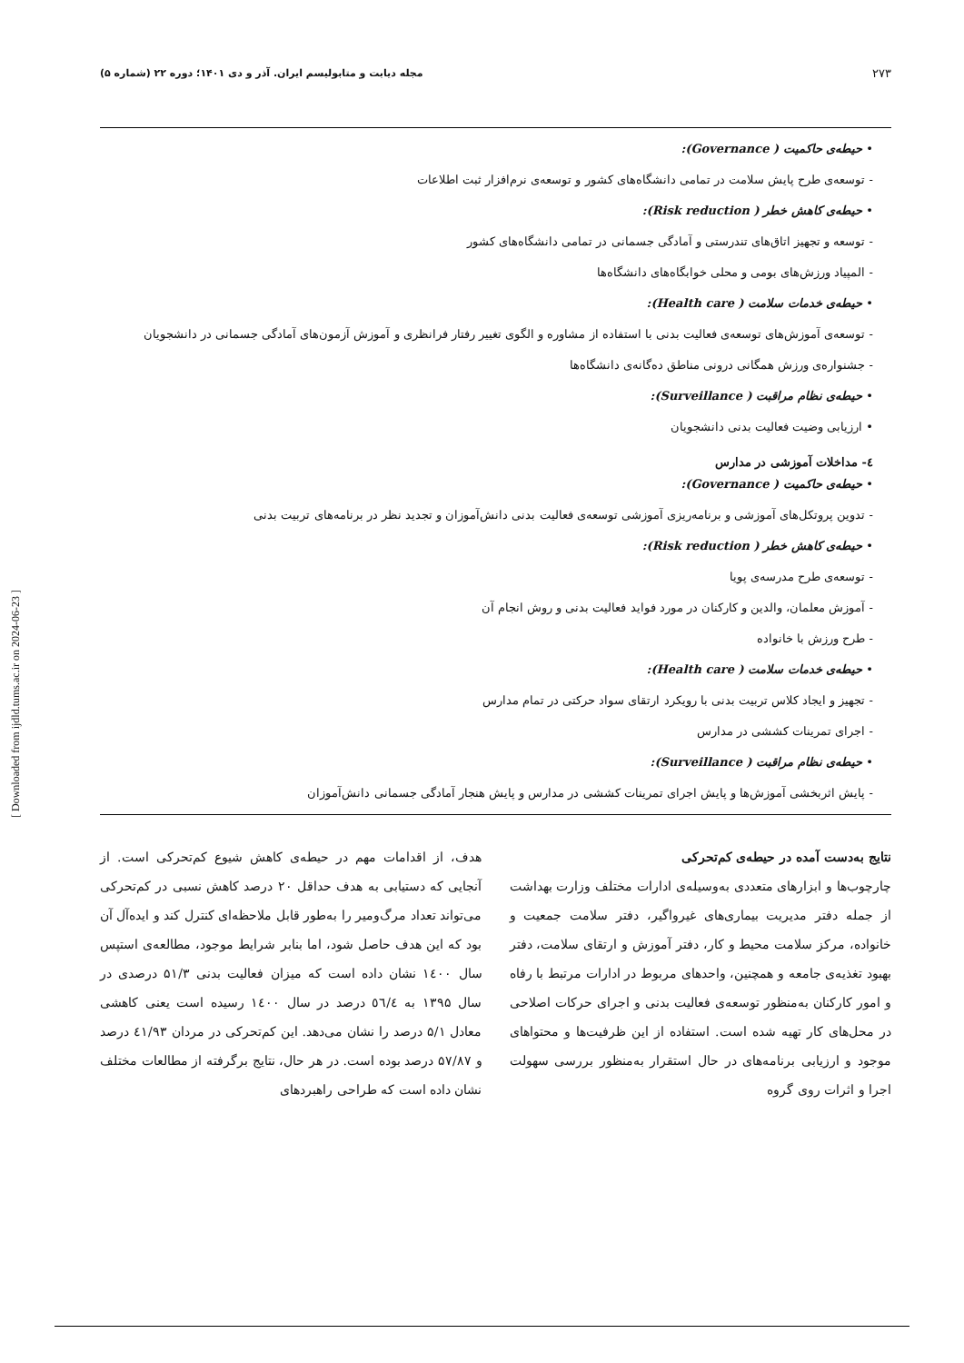۲۷۳ مجله دیابت و متابولیسم ایران. آذر و دی ۱۴۰۱؛ دوره ۲۲ (شماره ۵)
• حیطه‌ی حاکمیت ( Governance):
- توسعه‌ی طرح پایش سلامت در تمامی دانشگاه‌های کشور و توسعه‌ی نرم‌افزار ثبت اطلاعات
• حیطه‌ی کاهش خطر ( Risk reduction):
- توسعه و تجهیز اتاق‌های تندرستی و آمادگی جسمانی در تمامی دانشگاه‌های کشور
- المپیاد ورزش‌های بومی و محلی خوابگاه‌های دانشگاه‌ها
• حیطه‌ی خدمات سلامت ( Health care):
- توسعه‌ی آموزش‌های توسعه‌ی فعالیت بدنی با استفاده از مشاوره و الگوی تغییر رفتار فرانظری و آموزش آزمون‌های آمادگی جسمانی در دانشجویان
- جشنواره‌ی ورزش همگانی درونی مناطق ده‌گانه‌ی دانشگاه‌ها
• حیطه‌ی نظام مراقبت ( Surveillance):
• ارزیابی وضیت فعالیت بدنی دانشجویان
٤- مداخلات آموزشی در مدارس
• حیطه‌ی حاکمیت ( Governance):
- تدوین پروتکل‌های آموزشی و برنامه‌ریزی آموزشی توسعه‌ی فعالیت بدنی دانش‌آموزان و تجدید نظر در برنامه‌های تربیت بدنی
• حیطه‌ی کاهش خطر ( Risk reduction):
- توسعه‌ی طرح مدرسه‌ی پویا
- آموزش معلمان، والدین و کارکنان در مورد فواید فعالیت بدنی و روش انجام آن
- طرح ورزش با خانواده
• حیطه‌ی خدمات سلامت ( Health care):
- تجهیز و ایجاد کلاس تربیت بدنی با رویکرد ارتقای سواد حرکتی در تمام مدارس
- اجرای تمرینات کششی در مدارس
• حیطه‌ی نظام مراقبت ( Surveillance):
- پایش اثربخشی آموزش‌ها و پایش اجرای تمرینات کششی در مدارس و پایش هنجار آمادگی جسمانی دانش‌آموزان
نتایج به‌دست آمده در حیطه‌ی کم‌تحرکی
چارچوب‌ها و ابزارهای متعددی به‌وسیله‌ی ادارات مختلف وزارت بهداشت از جمله دفتر مدیریت بیماری‌های غیرواگیر، دفتر سلامت جمعیت و خانواده، مرکز سلامت محیط و کار، دفتر آموزش و ارتقای سلامت، دفتر بهبود تغذیه‌ی جامعه و همچنین، واحدهای مربوط در ادارات مرتبط با رفاه و امور کارکنان به‌منظور توسعه‌ی فعالیت بدنی و اجرای حرکات اصلاحی در محل‌های کار تهیه شده است. استفاده از این ظرفیت‌ها و محتواهای موجود و ارزیابی برنامه‌های در حال استقرار به‌منظور بررسی سهولت اجرا و اثرات روی گروه
هدف، از اقدامات مهم در حیطه‌ی کاهش شیوع کم‌تحرکی است. از آنجایی که دستیابی به هدف حداقل ۲۰ درصد کاهش نسبی در کم‌تحرکی می‌تواند تعداد مرگ‌ومیر را به‌طور قابل ملاحظه‌ای کنترل کند و ایده‌آل آن بود که این هدف حاصل شود، اما بنابر شرایط موجود، مطالعه‌ی استپس سال ۱٤۰۰ نشان داده است که میزان فعالیت بدنی ۵۱/۳ درصدی در سال ۱۳۹۵ به ٥٦/٤ درصد در سال ۱٤۰۰ رسیده است یعنی کاهشی معادل ۵/۱ درصد را نشان می‌دهد. این کم‌تحرکی در مردان ٤۱/۹۳ درصد و ۵۷/۸۷ درصد بوده است. در هر حال، نتایج برگرفته از مطالعات مختلف نشان داده است که طراحی راهبردهای
[ Downloaded from ijdld.tums.ac.ir on 2024-06-23 ]